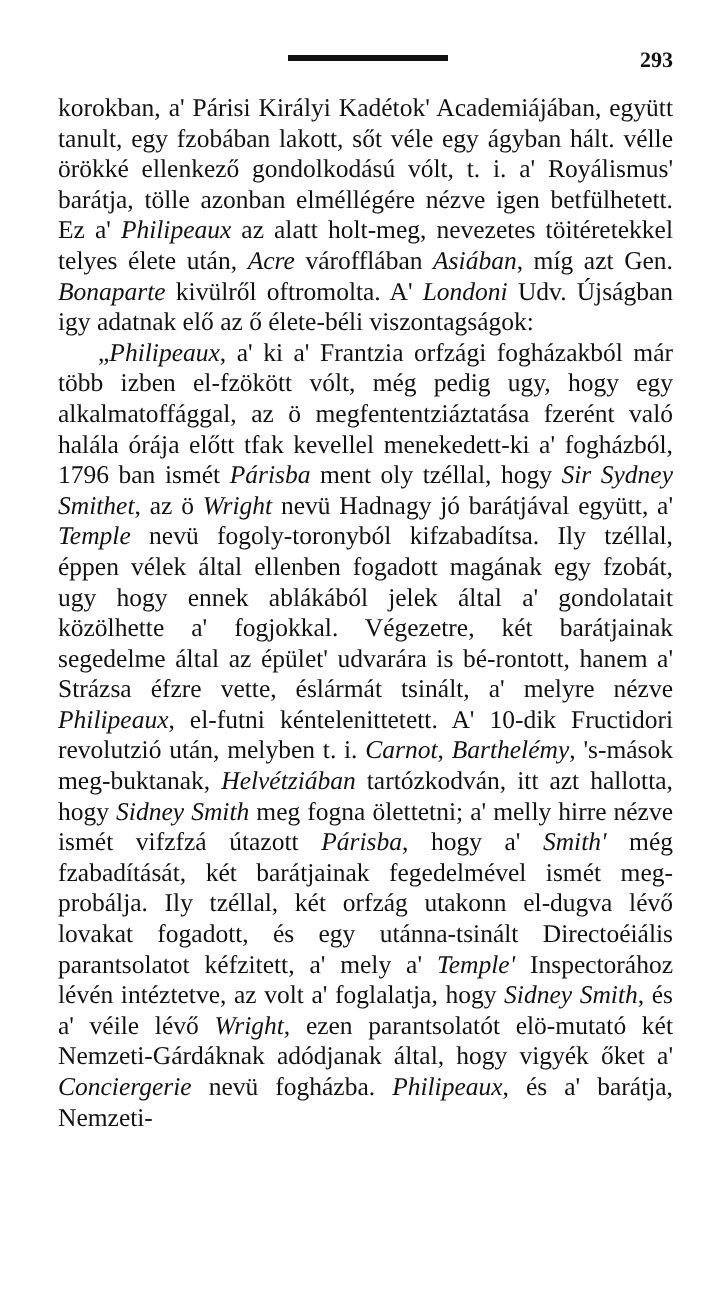293
korokban, a' Párisi Királyi Kadétok' Academiájában, együtt tanult, egy fzobában lakott, sőt véle egy ágyban hált. vélle örökké ellenkező gondolkodású vólt, t. i. a' Royálismus' barátja, tölle azonban elméllégére nézve igen betfülhetett. Ez a' Philipeaux az alatt holt-meg, nevezetes töitéretekkel telyes élete után, Acre várofflában Asiában, míg azt Gen. Bonaparte kivülről oftromolta. A' Londoni Udv. Újságban igy adatnak elő az ő élete-béli viszontagságok:
„Philipeaux, a' ki a' Frantzia orfzági fogházakból már több izben el-fzökött vólt, még pedig ugy, hogy egy alkalmatoffággal, az ö megfententziáztatása fzerént való halála órája előtt tfak kevellel menekedett-ki a' fogházból, 1796 ban ismét Párisba ment oly tzéllal, hogy Sir Sydney Smithet, az ö Wright nevü Hadnagy jó barátjával együtt, a' Temple nevü fogoly-toronyból kifzabadítsa. Ily tzéllal, éppen vélek által ellenben fogadott magának egy fzobát, ugy hogy ennek ablákából jelek által a' gondolatait közölhette a' fogjokkal. Végezetre, két barátjainak segedelme által az épület' udvarára is bé-rontott, hanem a' Strázsa éfzre vette, éslármát tsinált, a' melyre nézve Philipeaux, el-futni kéntelenittetett. A' 10-dik Fructidori revolutzió után, melyben t. i. Carnot, Barthelémy, 's-mások meg-buktanak, Helvétziában tartózkodván, itt azt hallotta, hogy Sidney Smith meg fogna ölettetni; a' melly hirre nézve ismét vifzfzá útazott Párisba, hogy a' Smith' még fzabadítását, két barátjainak fegedelmével ismét meg-probálja. Ily tzéllal, két orfzág utakonn el-dugva lévő lovakat fogadott, és egy utánna-tsinált Directoéiális parantsolatot kéfzitett, a' mely a' Temple' Inspectorához lévén intéztetve, az volt a' foglalatja, hogy Sidney Smith, és a' véile lévő Wright, ezen parantsolatót elö-mutató két Nemzeti-Gárdáknak adódjanak által, hogy vigyék őket a' Conciergerie nevü fogházba. Philipeaux, és a' barátja, Nemzeti-